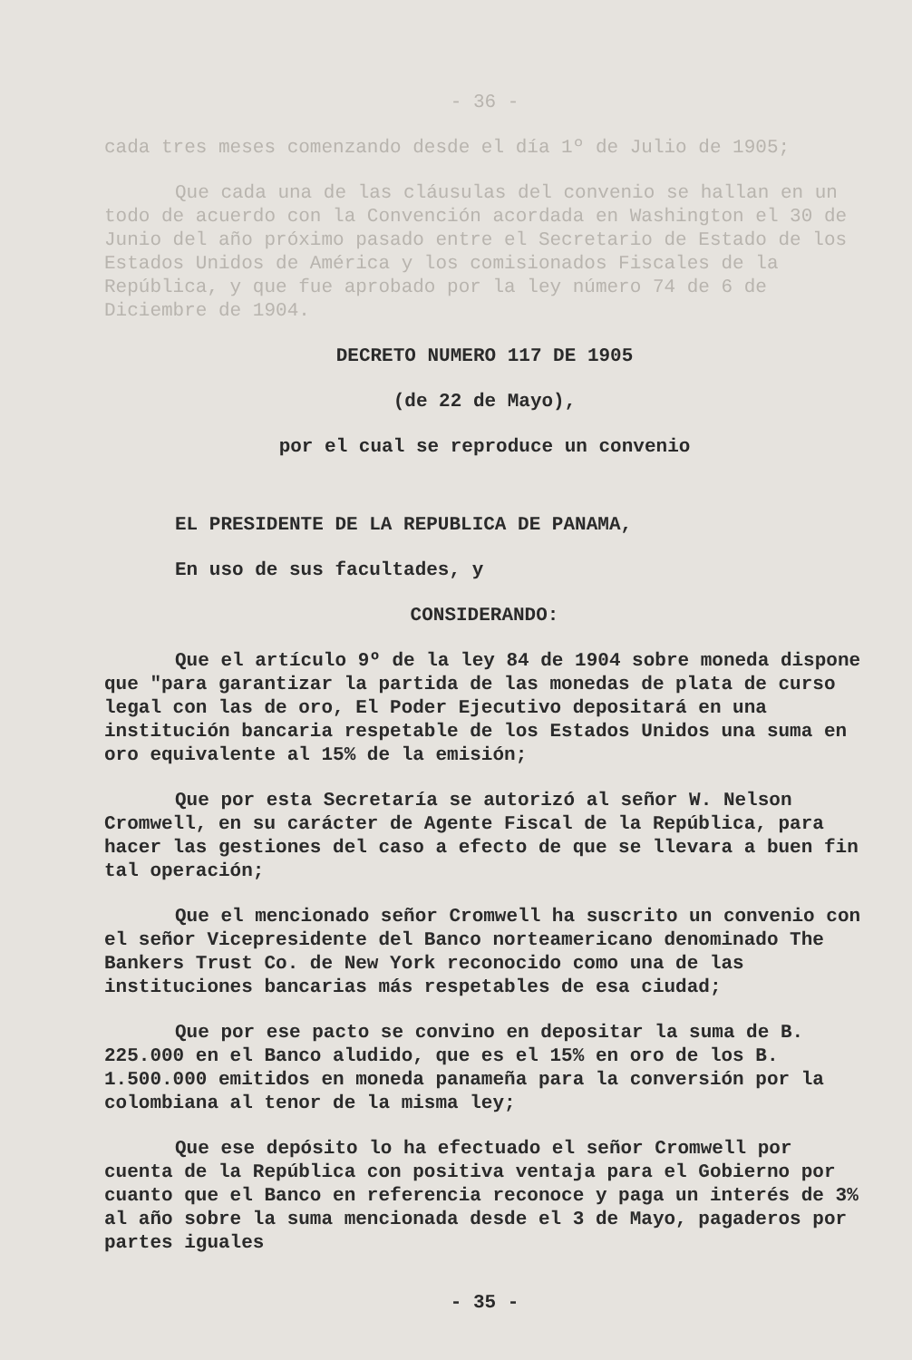- 36 -
cada tres meses comenzando desde el día 1º de Julio de 1905;
Que cada una de las cláusulas del convenio se hallan en un todo de acuerdo con la Convención acordada en Washington el 30 de Junio del año próximo pasado entre el Secretario de Estado de los Estados Unidos de América y los comisionados Fiscales de la República, y que fue aprobado por la ley número 74 de 6 de Diciembre de 1904.
DECRETO NUMERO 117 DE 1905
(de 22 de Mayo),
por el cual se reproduce un convenio
EL PRESIDENTE DE LA REPUBLICA DE PANAMA,
En uso de sus facultades, y
CONSIDERANDO:
Que el artículo 9º de la ley 84 de 1904 sobre moneda dispone que "para garantizar la partida de las monedas de plata de curso legal con las de oro, El Poder Ejecutivo depositará en una institución bancaria respetable de los Estados Unidos una suma en oro equivalente al 15% de la emisión;
Que por esta Secretaría se autorizó al señor W. Nelson Cromwell, en su carácter de Agente Fiscal de la República, para hacer las gestiones del caso a efecto de que se llevara a buen fin tal operación;
Que el mencionado señor Cromwell ha suscrito un convenio con el señor Vicepresidente del Banco norteamericano denominado The Bankers Trust Co. de New York reconocido como una de las instituciones bancarias más respetables de esa ciudad;
Que por ese pacto se convino en depositar la suma de B. 225.000 en el Banco aludido, que es el 15% en oro de los B. 1.500.000 emitidos en moneda panameña para la conversión por la colombiana al tenor de la misma ley;
Que ese depósito lo ha efectuado el señor Cromwell por cuenta de la República con positiva ventaja para el Gobierno por cuanto que el Banco en referencia reconoce y paga un interés de 3% al año sobre la suma mencionada desde el 3 de Mayo, pagaderos por partes iguales
- 35 -